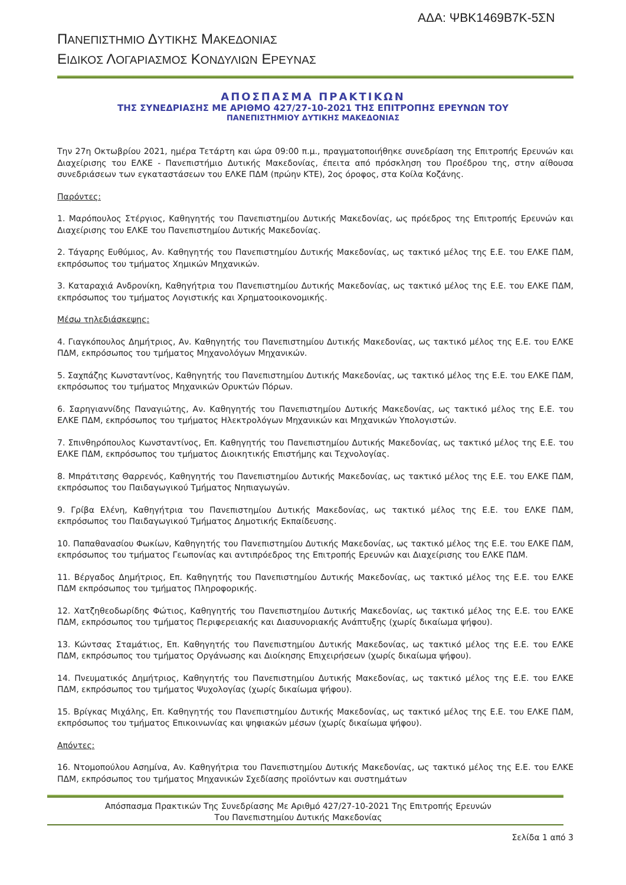ΑΔΑ: ΨΒΚ1469Β7Κ-5ΣΝ
ΠΑΝΕΠΙΣΤΗΜΙΟ ΔΥΤΙΚΗΣ ΜΑΚΕΔΟΝΙΑΣ
ΕΙΔΙΚΟΣ ΛΟΓΑΡΙΑΣΜΟΣ ΚΟΝΔΥΛΙΩΝ ΕΡΕΥΝΑΣ
ΑΠΟΣΠΑΣΜΑ ΠΡΑΚΤΙΚΩΝ
ΤΗΣ ΣΥΝΕΔΡΙΑΣΗΣ ΜΕ ΑΡΙΘΜΟ 427/27-10-2021 ΤΗΣ ΕΠΙΤΡΟΠΗΣ ΕΡΕΥΝΩΝ ΤΟΥ
ΠΑΝΕΠΙΣΤΗΜΙΟΥ ΔΥΤΙΚΗΣ ΜΑΚΕΔΟΝΙΑΣ
Την 27η Οκτωβρίου 2021, ημέρα Τετάρτη και ώρα 09:00 π.μ., πραγματοποιήθηκε συνεδρίαση της Επιτροπής Ερευνών και Διαχείρισης του ΕΛΚΕ - Πανεπιστήμιο Δυτικής Μακεδονίας, έπειτα από πρόσκληση του Προέδρου της, στην αίθουσα συνεδριάσεων των εγκαταστάσεων του ΕΛΚΕ ΠΔΜ (πρώην ΚΤΕ), 2ος όροφος, στα Κοίλα Κοζάνης.
Παρόντες:
1. Μαρόπουλος Στέργιος, Καθηγητής του Πανεπιστημίου Δυτικής Μακεδονίας, ως πρόεδρος της Επιτροπής Ερευνών και Διαχείρισης του ΕΛΚΕ του Πανεπιστημίου Δυτικής Μακεδονίας.
2. Τάγαρης Ευθύμιος, Αν. Καθηγητής του Πανεπιστημίου Δυτικής Μακεδονίας, ως τακτικό μέλος της Ε.Ε. του ΕΛΚΕ ΠΔΜ, εκπρόσωπος του τμήματος Χημικών Μηχανικών.
3. Καταραχιά Ανδρονίκη, Καθηγήτρια του Πανεπιστημίου Δυτικής Μακεδονίας, ως τακτικό μέλος της Ε.Ε. του ΕΛΚΕ ΠΔΜ, εκπρόσωπος του τμήματος Λογιστικής και Χρηματοοικονομικής.
Μέσω τηλεδιάσκεψης:
4. Γιαγκόπουλος Δημήτριος, Αν. Καθηγητής του Πανεπιστημίου Δυτικής Μακεδονίας, ως τακτικό μέλος της Ε.Ε. του ΕΛΚΕ ΠΔΜ, εκπρόσωπος του τμήματος Μηχανολόγων Μηχανικών.
5. Σαχπάζης Κωνσταντίνος, Καθηγητής του Πανεπιστημίου Δυτικής Μακεδονίας, ως τακτικό μέλος της Ε.Ε. του ΕΛΚΕ ΠΔΜ, εκπρόσωπος του τμήματος Μηχανικών Ορυκτών Πόρων.
6. Σαρηγιαννίδης Παναγιώτης, Αν. Καθηγητής του Πανεπιστημίου Δυτικής Μακεδονίας, ως τακτικό μέλος της Ε.Ε. του ΕΛΚΕ ΠΔΜ, εκπρόσωπος του τμήματος Ηλεκτρολόγων Μηχανικών και Μηχανικών Υπολογιστών.
7. Σπινθηρόπουλος Κωνσταντίνος, Επ. Καθηγητής του Πανεπιστημίου Δυτικής Μακεδονίας, ως τακτικό μέλος της Ε.Ε. του ΕΛΚΕ ΠΔΜ, εκπρόσωπος του τμήματος Διοικητικής Επιστήμης και Τεχνολογίας.
8. Μπράτιτσης Θαρρενός, Καθηγητής του Πανεπιστημίου Δυτικής Μακεδονίας, ως τακτικό μέλος της Ε.Ε. του ΕΛΚΕ ΠΔΜ, εκπρόσωπος του Παιδαγωγικού Τμήματος Νηπιαγωγών.
9. Γρίβα Ελένη, Καθηγήτρια του Πανεπιστημίου Δυτικής Μακεδονίας, ως τακτικό μέλος της Ε.Ε. του ΕΛΚΕ ΠΔΜ, εκπρόσωπος του Παιδαγωγικού Τμήματος Δημοτικής Εκπαίδευσης.
10. Παπαθανασίου Φωκίων, Καθηγητής του Πανεπιστημίου Δυτικής Μακεδονίας, ως τακτικό μέλος της Ε.Ε. του ΕΛΚΕ ΠΔΜ, εκπρόσωπος του τμήματος Γεωπονίας και αντιπρόεδρος της Επιτροπής Ερευνών και Διαχείρισης του ΕΛΚΕ ΠΔΜ.
11. Βέργαδος Δημήτριος, Επ. Καθηγητής του Πανεπιστημίου Δυτικής Μακεδονίας, ως τακτικό μέλος της Ε.Ε. του ΕΛΚΕ ΠΔΜ εκπρόσωπος του τμήματος Πληροφορικής.
12. Χατζηθεοδωρίδης Φώτιος, Καθηγητής του Πανεπιστημίου Δυτικής Μακεδονίας, ως τακτικό μέλος της Ε.Ε. του ΕΛΚΕ ΠΔΜ, εκπρόσωπος του τμήματος Περιφερειακής και Διασυνοριακής Ανάπτυξης (χωρίς δικαίωμα ψήφου).
13. Κώντσας Σταμάτιος, Επ. Καθηγητής του Πανεπιστημίου Δυτικής Μακεδονίας, ως τακτικό μέλος της Ε.Ε. του ΕΛΚΕ ΠΔΜ, εκπρόσωπος του τμήματος Οργάνωσης και Διοίκησης Επιχειρήσεων (χωρίς δικαίωμα ψήφου).
14. Πνευματικός Δημήτριος, Καθηγητής του Πανεπιστημίου Δυτικής Μακεδονίας, ως τακτικό μέλος της Ε.Ε. του ΕΛΚΕ ΠΔΜ, εκπρόσωπος του τμήματος Ψυχολογίας (χωρίς δικαίωμα ψήφου).
15. Βρίγκας Μιχάλης, Επ. Καθηγητής του Πανεπιστημίου Δυτικής Μακεδονίας, ως τακτικό μέλος της Ε.Ε. του ΕΛΚΕ ΠΔΜ, εκπρόσωπος του τμήματος Επικοινωνίας και ψηφιακών μέσων (χωρίς δικαίωμα ψήφου).
Απόντες:
16. Ντομοπούλου Ασημίνα, Αν. Καθηγήτρια του Πανεπιστημίου Δυτικής Μακεδονίας, ως τακτικό μέλος της Ε.Ε. του ΕΛΚΕ ΠΔΜ, εκπρόσωπος του τμήματος Μηχανικών Σχεδίασης προϊόντων και συστημάτων
Απόσπασμα Πρακτικών Της Συνεδρίασης Με Αριθμό 427/27-10-2021 Της Επιτροπής Ερευνών
Του Πανεπιστημίου Δυτικής Μακεδονίας
Σελίδα 1 από 3